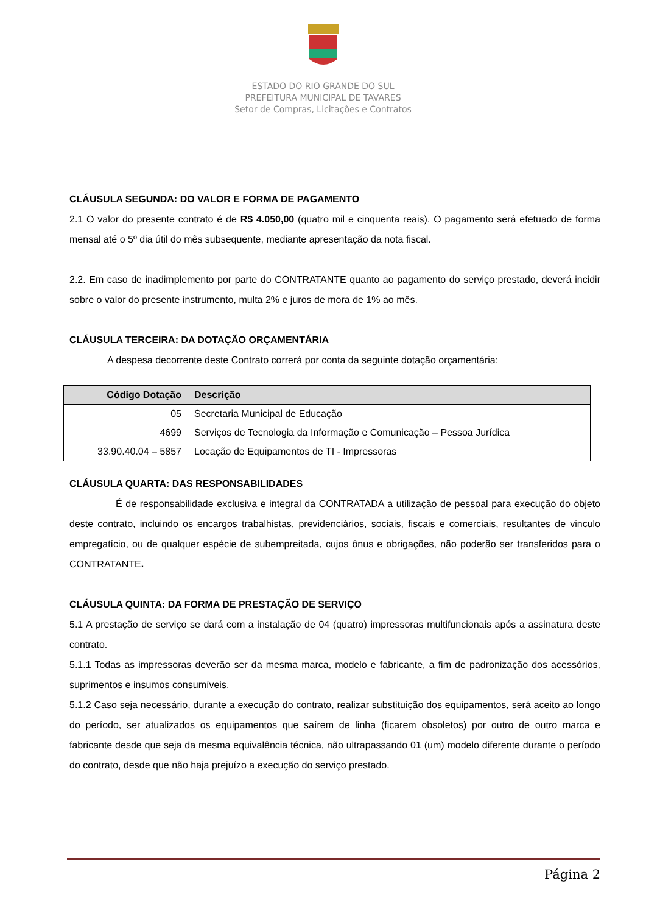ESTADO DO RIO GRANDE DO SUL
PREFEITURA MUNICIPAL DE TAVARES
Setor de Compras, Licitações e Contratos
CLÁUSULA SEGUNDA: DO VALOR E FORMA DE PAGAMENTO
2.1 O valor do presente contrato é de R$ 4.050,00 (quatro mil e cinquenta reais). O pagamento será efetuado de forma mensal até o 5º dia útil do mês subsequente, mediante apresentação da nota fiscal.
2.2. Em caso de inadimplemento por parte do CONTRATANTE quanto ao pagamento do serviço prestado, deverá incidir sobre o valor do presente instrumento, multa 2% e juros de mora de 1% ao mês.
CLÁUSULA TERCEIRA: DA DOTAÇÃO ORÇAMENTÁRIA
A despesa decorrente deste Contrato correrá por conta da seguinte dotação orçamentária:
| Código Dotação | Descrição |
| --- | --- |
| 05 | Secretaria Municipal de Educação |
| 4699 | Serviços de Tecnologia da Informação e Comunicação – Pessoa Jurídica |
| 33.90.40.04 – 5857 | Locação de Equipamentos de TI - Impressoras |
CLÁUSULA QUARTA: DAS RESPONSABILIDADES
É de responsabilidade exclusiva e integral da CONTRATADA a utilização de pessoal para execução do objeto deste contrato, incluindo os encargos trabalhistas, previdenciários, sociais, fiscais e comerciais, resultantes de vinculo empregatício, ou de qualquer espécie de subempreitada, cujos ônus e obrigações, não poderão ser transferidos para o CONTRATANTE.
CLÁUSULA QUINTA: DA FORMA DE PRESTAÇÃO DE SERVIÇO
5.1 A prestação de serviço se dará com a instalação de 04 (quatro) impressoras multifuncionais após a assinatura deste contrato.
5.1.1 Todas as impressoras deverão ser da mesma marca, modelo e fabricante, a fim de padronização dos acessórios, suprimentos e insumos consumíveis.
5.1.2 Caso seja necessário, durante a execução do contrato, realizar substituição dos equipamentos, será aceito ao longo do período, ser atualizados os equipamentos que saírem de linha (ficarem obsoletos) por outro de outro marca e fabricante desde que seja da mesma equivalência técnica, não ultrapassando 01 (um) modelo diferente durante o período do contrato, desde que não haja prejuízo a execução do serviço prestado.
Página 2